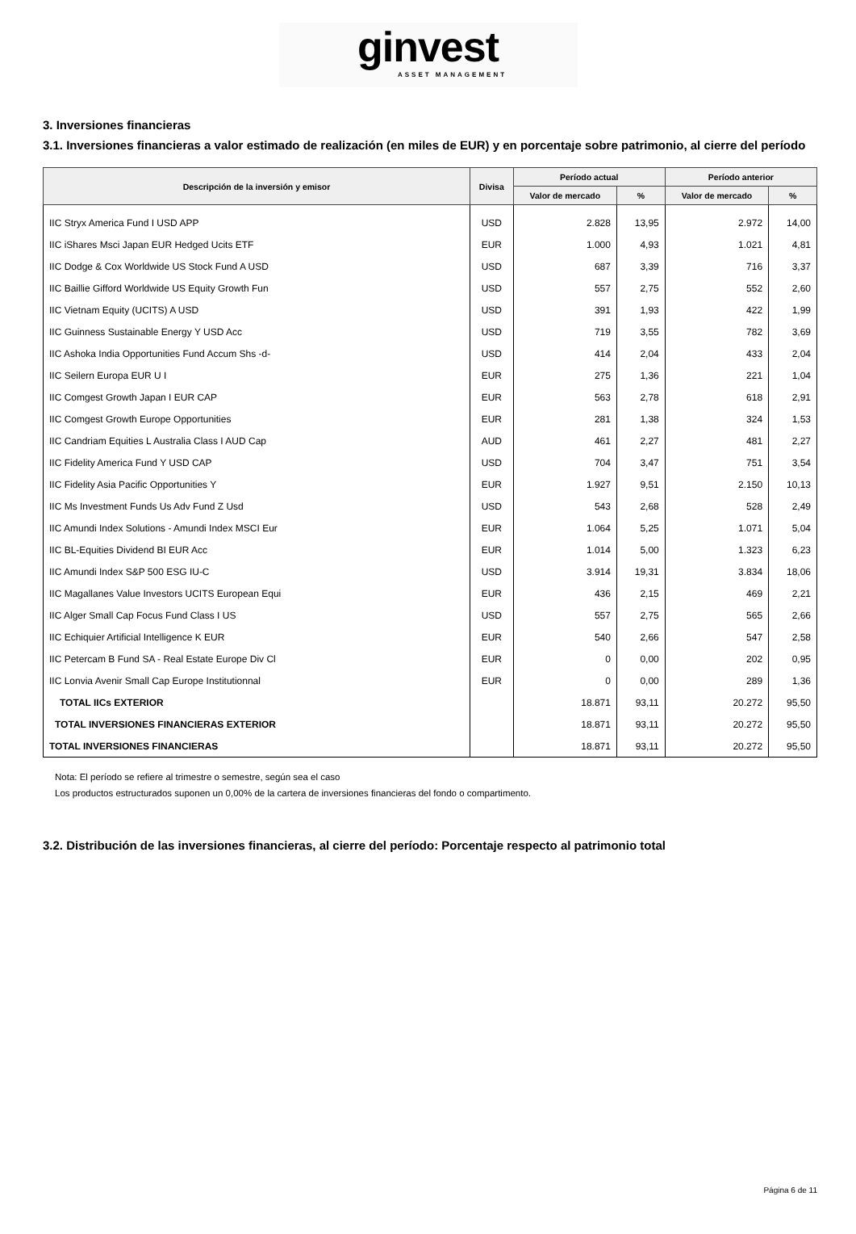ginvest
ASSET MANAGEMENT
3. Inversiones financieras
3.1. Inversiones financieras a valor estimado de realización (en miles de EUR) y en porcentaje sobre patrimonio, al cierre del período
| Descripción de la inversión y emisor | Divisa | Período actual | | Período anterior | |
| --- | --- | --- | --- | --- | --- |
| | | Valor de mercado | % | Valor de mercado | % |
| IIC Stryx America Fund I USD APP | USD | 2.828 | 13,95 | 2.972 | 14,00 |
| IIC iShares Msci Japan EUR Hedged Ucits ETF | EUR | 1.000 | 4,93 | 1.021 | 4,81 |
| IIC Dodge & Cox Worldwide US Stock Fund A USD | USD | 687 | 3,39 | 716 | 3,37 |
| IIC Baillie Gifford Worldwide US Equity Growth Fun | USD | 557 | 2,75 | 552 | 2,60 |
| IIC Vietnam Equity (UCITS) A USD | USD | 391 | 1,93 | 422 | 1,99 |
| IIC Guinness Sustainable Energy Y USD Acc | USD | 719 | 3,55 | 782 | 3,69 |
| IIC Ashoka India Opportunities Fund Accum Shs -d- | USD | 414 | 2,04 | 433 | 2,04 |
| IIC Seilern Europa EUR U I | EUR | 275 | 1,36 | 221 | 1,04 |
| IIC Comgest Growth Japan I EUR CAP | EUR | 563 | 2,78 | 618 | 2,91 |
| IIC Comgest Growth Europe Opportunities | EUR | 281 | 1,38 | 324 | 1,53 |
| IIC Candriam Equities L Australia Class I AUD Cap | AUD | 461 | 2,27 | 481 | 2,27 |
| IIC Fidelity America Fund Y USD CAP | USD | 704 | 3,47 | 751 | 3,54 |
| IIC Fidelity Asia Pacific Opportunities Y | EUR | 1.927 | 9,51 | 2.150 | 10,13 |
| IIC Ms Investment Funds Us Adv Fund Z Usd | USD | 543 | 2,68 | 528 | 2,49 |
| IIC Amundi Index Solutions - Amundi Index MSCI Eur | EUR | 1.064 | 5,25 | 1.071 | 5,04 |
| IIC BL-Equities Dividend BI EUR Acc | EUR | 1.014 | 5,00 | 1.323 | 6,23 |
| IIC Amundi Index S&P 500 ESG IU-C | USD | 3.914 | 19,31 | 3.834 | 18,06 |
| IIC Magallanes Value Investors UCITS European Equi | EUR | 436 | 2,15 | 469 | 2,21 |
| IIC Alger Small Cap Focus Fund Class I US | USD | 557 | 2,75 | 565 | 2,66 |
| IIC Echiquier Artificial Intelligence K EUR | EUR | 540 | 2,66 | 547 | 2,58 |
| IIC Petercam B Fund SA - Real Estate Europe Div Cl | EUR | 0 | 0,00 | 202 | 0,95 |
| IIC Lonvia Avenir Small Cap Europe Institutionnal | EUR | 0 | 0,00 | 289 | 1,36 |
| TOTAL IICs EXTERIOR | | 18.871 | 93,11 | 20.272 | 95,50 |
| TOTAL INVERSIONES FINANCIERAS EXTERIOR | | 18.871 | 93,11 | 20.272 | 95,50 |
| TOTAL INVERSIONES FINANCIERAS | | 18.871 | 93,11 | 20.272 | 95,50 |
Nota: El período se refiere al trimestre o semestre, según sea el caso
Los productos estructurados suponen un 0,00% de la cartera de inversiones financieras del fondo o compartimento.
3.2. Distribución de las inversiones financieras, al cierre del período: Porcentaje respecto al patrimonio total
Página 6 de 11